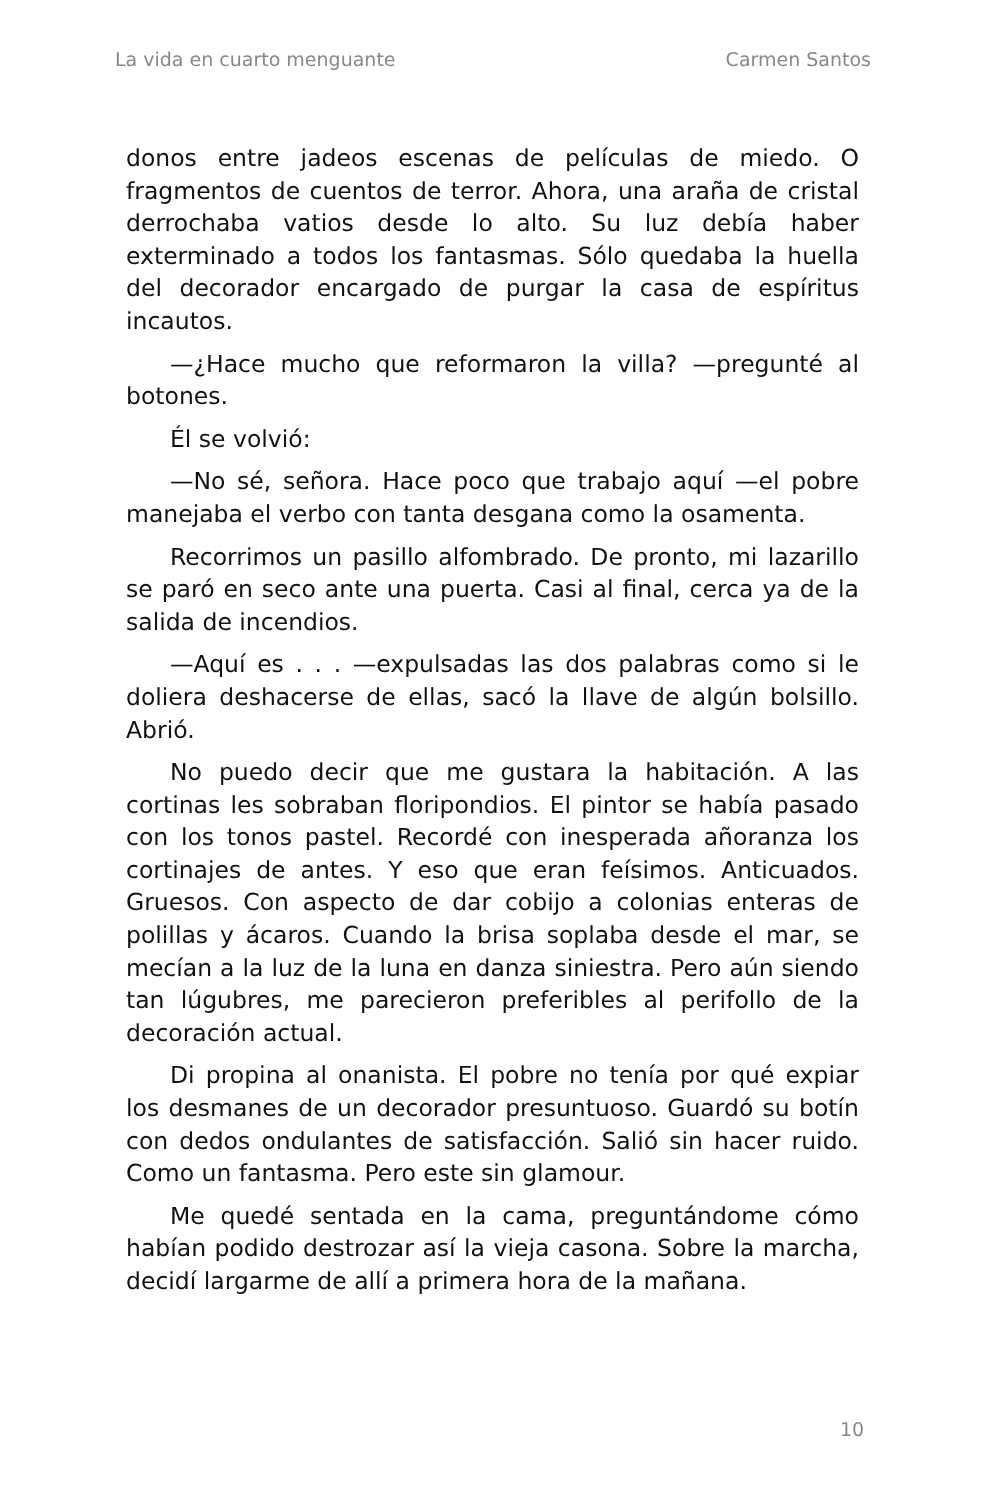La vida en cuarto menguante Carmen Santos
donos entre jadeos escenas de películas de miedo. O fragmentos de cuentos de terror. Ahora, una araña de cristal derrochaba vatios desde lo alto. Su luz debía haber exterminado a todos los fantasmas. Sólo quedaba la huella del decorador encargado de purgar la casa de espíritus incautos.
—¿Hace mucho que reformaron la villa? —pregunté al botones.
Él se volvió:
—No sé, señora. Hace poco que trabajo aquí —el pobre manejaba el verbo con tanta desgana como la osamenta.
Recorrimos un pasillo alfombrado. De pronto, mi lazarillo se paró en seco ante una puerta. Casi al final, cerca ya de la salida de incendios.
—Aquí es . . . —expulsadas las dos palabras como si le doliera deshacerse de ellas, sacó la llave de algún bolsillo. Abrió.
No puedo decir que me gustara la habitación. A las cortinas les sobraban floripondios. El pintor se había pasado con los tonos pastel. Recordé con inesperada añoranza los cortinajes de antes. Y eso que eran feísimos. Anticuados. Gruesos. Con aspecto de dar cobijo a colonias enteras de polillas y ácaros. Cuando la brisa soplaba desde el mar, se mecían a la luz de la luna en danza siniestra. Pero aún siendo tan lúgubres, me parecieron preferibles al perifollo de la decoración actual.
Di propina al onanista. El pobre no tenía por qué expiar los desmanes de un decorador presuntuoso. Guardó su botín con dedos ondulantes de satisfacción. Salió sin hacer ruido. Como un fantasma. Pero este sin glamour.
Me quedé sentada en la cama, preguntándome cómo habían podido destrozar así la vieja casona. Sobre la marcha, decidí largarme de allí a primera hora de la mañana.
10